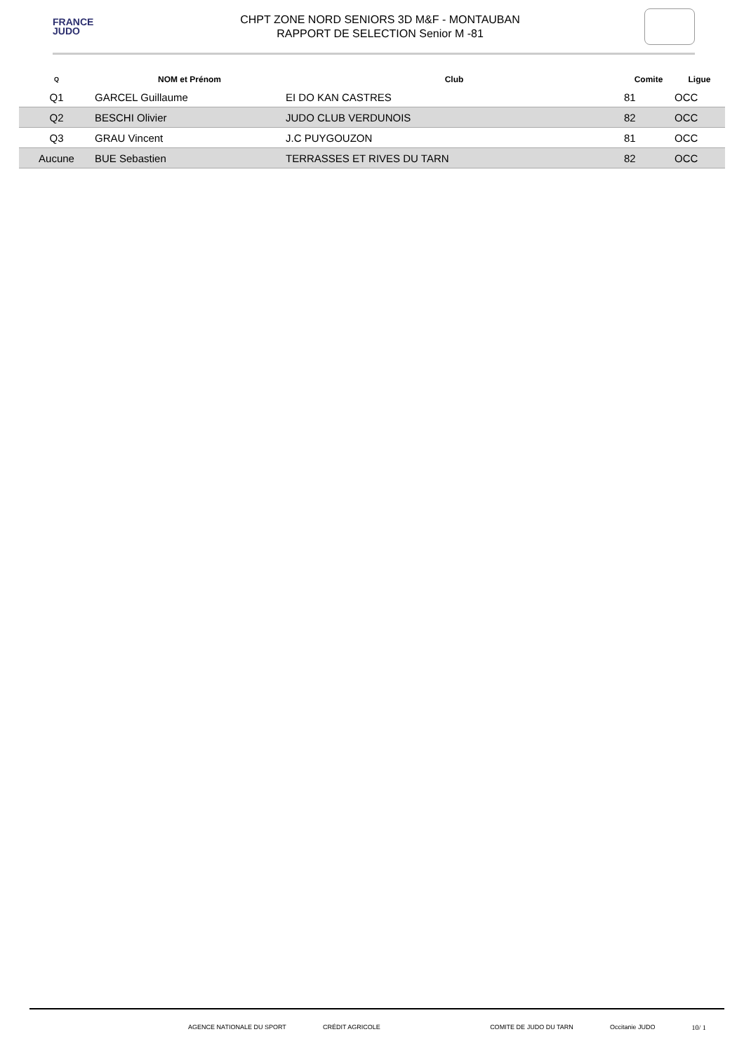FRANCE
JUDO
CHPT ZONE NORD SENIORS 3D M&F - MONTAUBAN
RAPPORT DE SELECTION Senior M -81
| Q | NOM et Prénom | Club | Comite | Ligue |
| --- | --- | --- | --- | --- |
| Q1 | GARCEL Guillaume | EI DO KAN CASTRES | 81 | OCC |
| Q2 | BESCHI Olivier | JUDO CLUB VERDUNOIS | 82 | OCC |
| Q3 | GRAU Vincent | J.C PUYGOUZON | 81 | OCC |
| Aucune | BUE Sebastien | TERRASSES ET RIVES DU TARN | 82 | OCC |
AGENCE NATIONALE DU SPORT CRÉDIT AGRICOLE COMITE DE JUDO DU TARN Occitanie JUDO 10/ 1